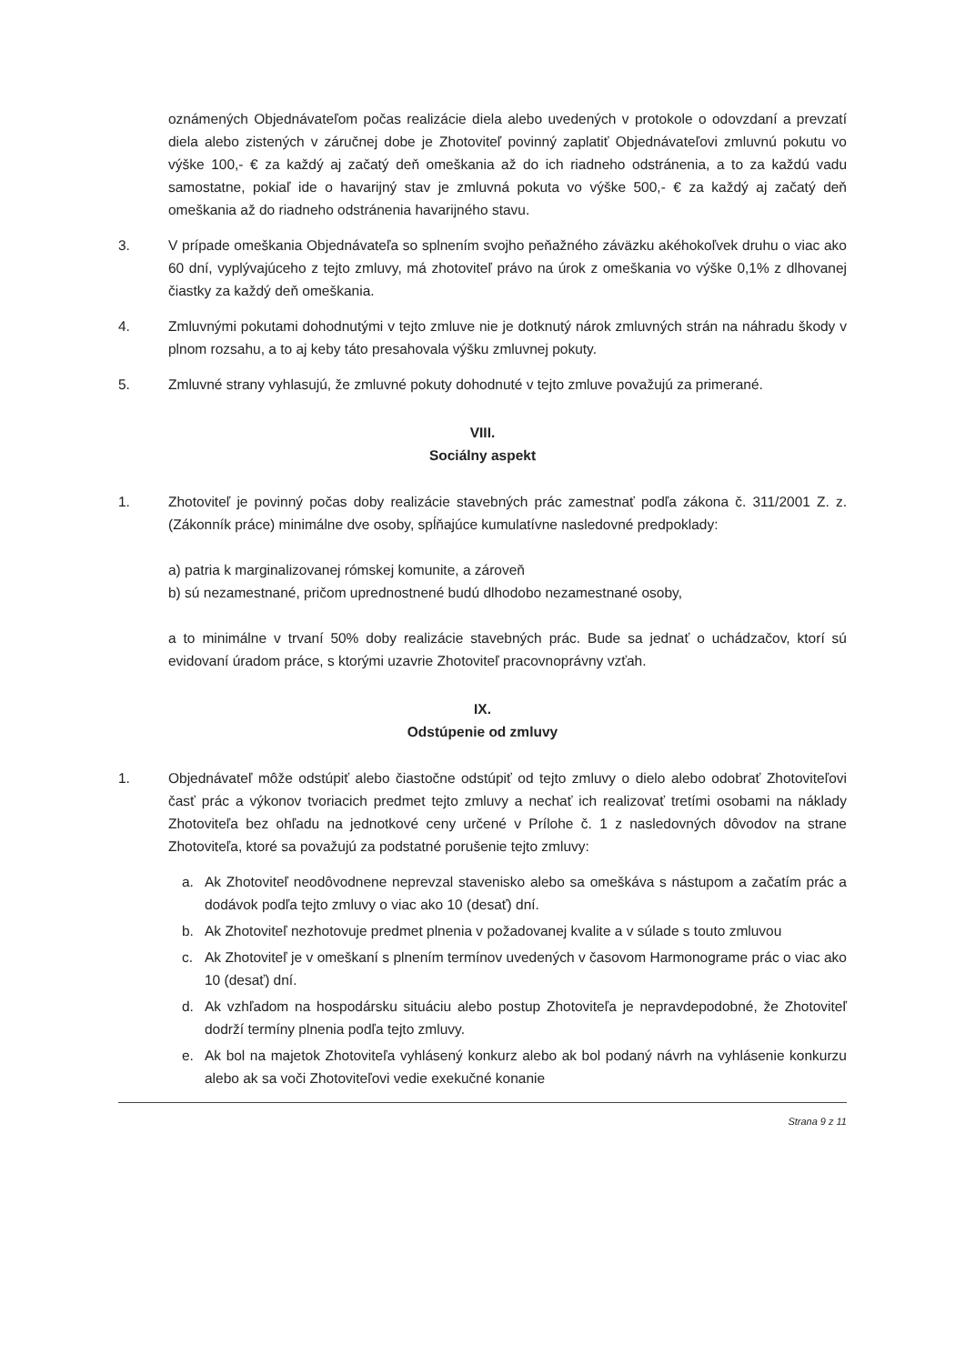oznámených Objednávateľom počas realizácie diela alebo uvedených v protokole o odovzdaní a prevzatí diela alebo zistených v záručnej dobe je Zhotoviteľ povinný zaplatiť Objednávateľovi zmluvnú pokutu vo výške 100,- € za každý aj začatý deň omeškania až do ich riadneho odstránenia, a to za každú vadu samostatne, pokiaľ ide o havarijný stav je zmluvná pokuta vo výške 500,- € za každý aj začatý deň omeškania až do riadneho odstránenia havarijného stavu.
3. V prípade omeškania Objednávateľa so splnením svojho peňažného záväzku akéhokoľvek druhu o viac ako 60 dní, vyplývajúceho z tejto zmluvy, má zhotoviteľ právo na úrok z omeškania vo výške 0,1% z dlhovanej čiastky za každý deň omeškania.
4. Zmluvnými pokutami dohodnutými v tejto zmluve nie je dotknutý nárok zmluvných strán na náhradu škody v plnom rozsahu, a to aj keby táto presahovala výšku zmluvnej pokuty.
5. Zmluvné strany vyhlasujú, že zmluvné pokuty dohodnuté v tejto zmluve považujú za primerané.
VIII.
Sociálny aspekt
1. Zhotoviteľ je povinný počas doby realizácie stavebných prác zamestnať podľa zákona č. 311/2001 Z. z. (Zákonník práce) minimálne dve osoby, spĺňajúce kumulatívne nasledovné predpoklady:
a) patria k marginalizovanej rómskej komunite, a zároveň
b) sú nezamestnané, pričom uprednostnené budú dlhodobo nezamestnané osoby,
a to minimálne v trvaní 50% doby realizácie stavebných prác. Bude sa jednať o uchádzačov, ktorí sú evidovaní úradom práce, s ktorými uzavrie Zhotoviteľ pracovnoprávny vzťah.
IX.
Odstúpenie od zmluvy
1. Objednávateľ môže odstúpiť alebo čiastočne odstúpiť od tejto zmluvy o dielo alebo odobrať Zhotoviteľovi časť prác a výkonov tvoriacich predmet tejto zmluvy a nechať ich realizovať tretími osobami na náklady Zhotoviteľa bez ohľadu na jednotkové ceny určené v Prílohe č. 1 z nasledovných dôvodov na strane Zhotoviteľa, ktoré sa považujú za podstatné porušenie tejto zmluvy:
a. Ak Zhotoviteľ neodôvodnene neprevzal stavenisko alebo sa omeškáva s nástupom a začatím prác a dodávok podľa tejto zmluvy o viac ako 10 (desať) dní.
b. Ak Zhotoviteľ nezhotovuje predmet plnenia v požadovanej kvalite a v súlade s touto zmluvou
c. Ak Zhotoviteľ je v omeškaní s plnením termínov uvedených v časovom Harmonograme prác o viac ako 10 (desať) dní.
d. Ak vzhľadom na hospodársku situáciu alebo postup Zhotoviteľa je nepravdepodobné, že Zhotoviteľ dodrží termíny plnenia podľa tejto zmluvy.
e. Ak bol na majetok Zhotoviteľa vyhlásený konkurz alebo ak bol podaný návrh na vyhlásenie konkurzu alebo ak sa voči Zhotoviteľovi vedie exekučné konanie
Strana 9 z 11